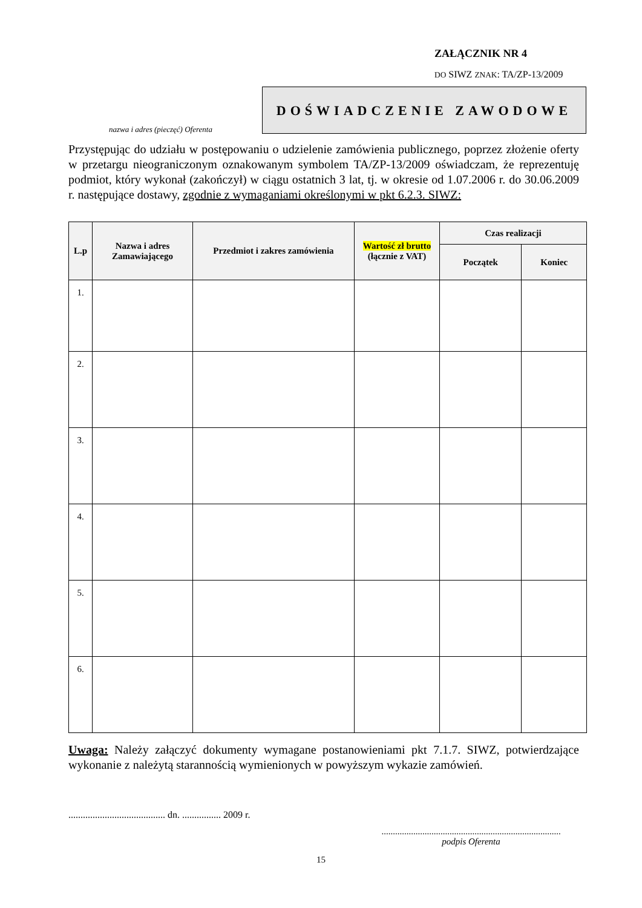ZAŁĄCZNIK NR 4
DO SIWZ ZNAK: TA/ZP-13/2009
DOŚWIADCZENIE ZAWODOWE
nazwa i adres (pieczęć) Oferenta
Przystępując do udziału w postępowaniu o udzielenie zamówienia publicznego, poprzez złożenie oferty w przetargu nieograniczonym oznakowanym symbolem TA/ZP-13/2009 oświadczam, że reprezentuję podmiot, który wykonał (zakończył) w ciągu ostatnich 3 lat, tj. w okresie od 1.07.2006 r. do 30.06.2009 r. następujące dostawy, zgodnie z wymaganiami określonymi w pkt 6.2.3. SIWZ:
| L.p | Nazwa i adres Zamawiającego | Przedmiot i zakres zamówienia | Wartość zł brutto (łącznie z VAT) | Czas realizacji | |
| --- | --- | --- | --- | --- | --- |
| | | | | Początek | Koniec |
| 1. | | | | | |
| 2. | | | | | |
| 3. | | | | | |
| 4. | | | | | |
| 5. | | | | | |
| 6. | | | | | |
Uwaga: Należy załączyć dokumenty wymagane postanowieniami pkt 7.1.7. SIWZ, potwierdzające wykonanie z należytą starannością wymienionych w powyższym wykazie zamówień.
........................................ dn. ................ 2009 r.
...............................................................................
podpis Oferenta
15